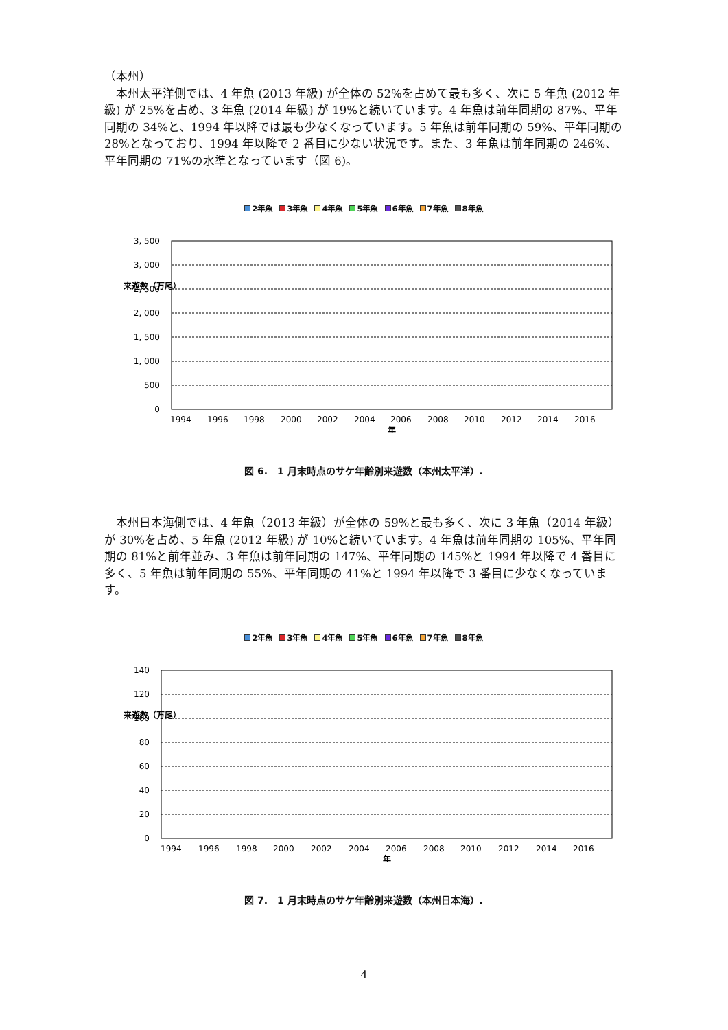（本州）
本州太平洋側では、4 年魚 (2013 年級) が全体の 52%を占めて最も多く、次に 5 年魚 (2012 年級) が 25%を占め、3 年魚 (2014 年級) が 19%と続いています。4 年魚は前年同期の 87%、平年同期の 34%と、1994 年以降では最も少なくなっています。5 年魚は前年同期の 59%、平年同期の 28%となっており、1994 年以降で 2 番目に少ない状況です。また、3 年魚は前年同期の 246%、平年同期の 71%の水準となっています（図 6)。
2年魚 3年魚 4年魚 5年魚 6年魚 7年魚 8年魚
3, 500
3, 000
2, 500
2, 000
1, 500
1, 000
500
0
来遊数（万尾）
1994
1996
1998
2000
2002
2004
2006
2008
2010
2012
2014
2016
年
図 6.　1 月末時点のサケ年齢別来遊数（本州太平洋）.
本州日本海側では、4 年魚（2013 年級）が全体の 59%と最も多く、次に 3 年魚（2014 年級）が 30%を占め、5 年魚 (2012 年級) が 10%と続いています。4 年魚は前年同期の 105%、平年同期の 81%と前年並み、3 年魚は前年同期の 147%、平年同期の 145%と 1994 年以降で 4 番目に多く、5 年魚は前年同期の 55%、平年同期の 41%と 1994 年以降で 3 番目に少なくなっています。
2年魚 3年魚 4年魚 5年魚 6年魚 7年魚 8年魚
140
120
100
80
60
40
20
0
来遊数（万尾）
1994
1996
1998
2000
2002
2004
2006
2008
2010
2012
2014
2016
年
図 7.　1 月末時点のサケ年齢別来遊数（本州日本海）.
4